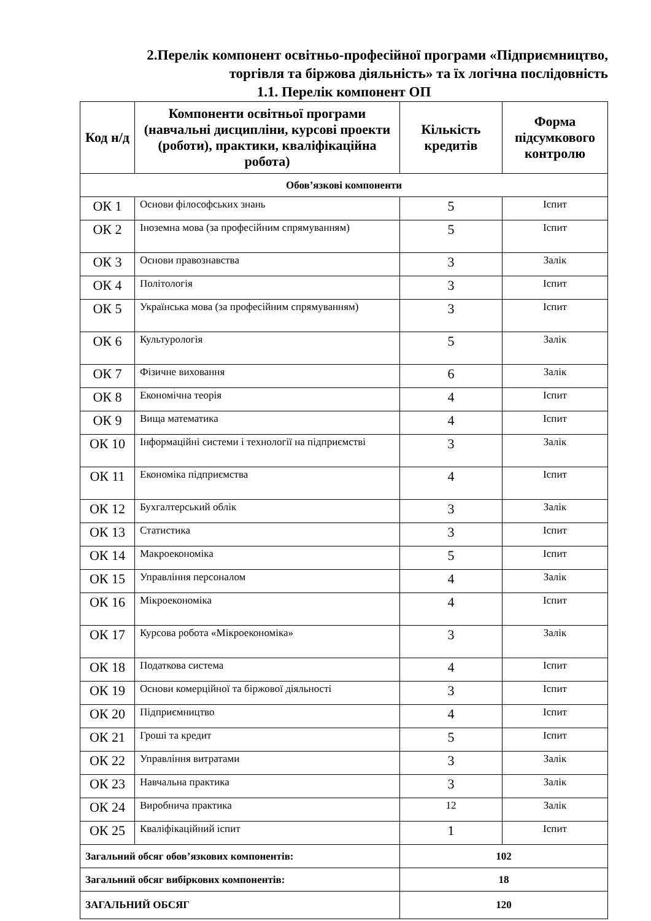2.Перелік компонент освітньо-професійної програми «Підприємництво,
торгівля та біржова діяльність» та їх логічна послідовність
1.1. Перелік компонент ОП
| Код н/д | Компоненти освітньої програми (навчальні дисципліни, курсові проекти (роботи), практики, кваліфікаційна робота) | Кількість кредитів | Форма підсумкового контролю |
| --- | --- | --- | --- |
| Обов’язкові компоненти | | | |
| ОК 1 | Основи філософських знань | 5 | Іспит |
| ОК 2 | Іноземна мова (за професійним спрямуванням) | 5 | Іспит |
| ОК 3 | Основи правознавства | 3 | Залік |
| ОК 4 | Політологія | 3 | Іспит |
| ОК 5 | Українська мова (за професійним спрямуванням) | 3 | Іспит |
| ОК 6 | Культурологія | 5 | Залік |
| ОК 7 | Фізичне виховання | 6 | Залік |
| ОК 8 | Економічна теорія | 4 | Іспит |
| ОК 9 | Вища математика | 4 | Іспит |
| ОК 10 | Інформаційні системи і технології на підприємстві | 3 | Залік |
| ОК 11 | Економіка підприємства | 4 | Іспит |
| ОК 12 | Бухгалтерський облік | 3 | Залік |
| ОК 13 | Статистика | 3 | Іспит |
| ОК 14 | Макроекономіка | 5 | Іспит |
| ОК 15 | Управління персоналом | 4 | Залік |
| ОК 16 | Мікроекономіка | 4 | Іспит |
| ОК 17 | Курсова робота «Мікроекономіка» | 3 | Залік |
| ОК 18 | Податкова система | 4 | Іспит |
| ОК 19 | Основи комерційної та біржової діяльності | 3 | Іспит |
| ОК 20 | Підприємництво | 4 | Іспит |
| ОК 21 | Гроші та кредит | 5 | Іспит |
| ОК 22 | Управління витратами | 3 | Залік |
| ОК 23 | Навчальна практика | 3 | Залік |
| ОК 24 | Виробнича практика | 12 | Залік |
| ОК 25 | Кваліфікаційний іспит | 1 | Іспит |
| Загальний обсяг обов’язкових компонентів: | | 102 | |
| Загальний обсяг вибіркових компонентів: | | 18 | |
| ЗАГАЛЬНИЙ ОБСЯГ | | 120 | |